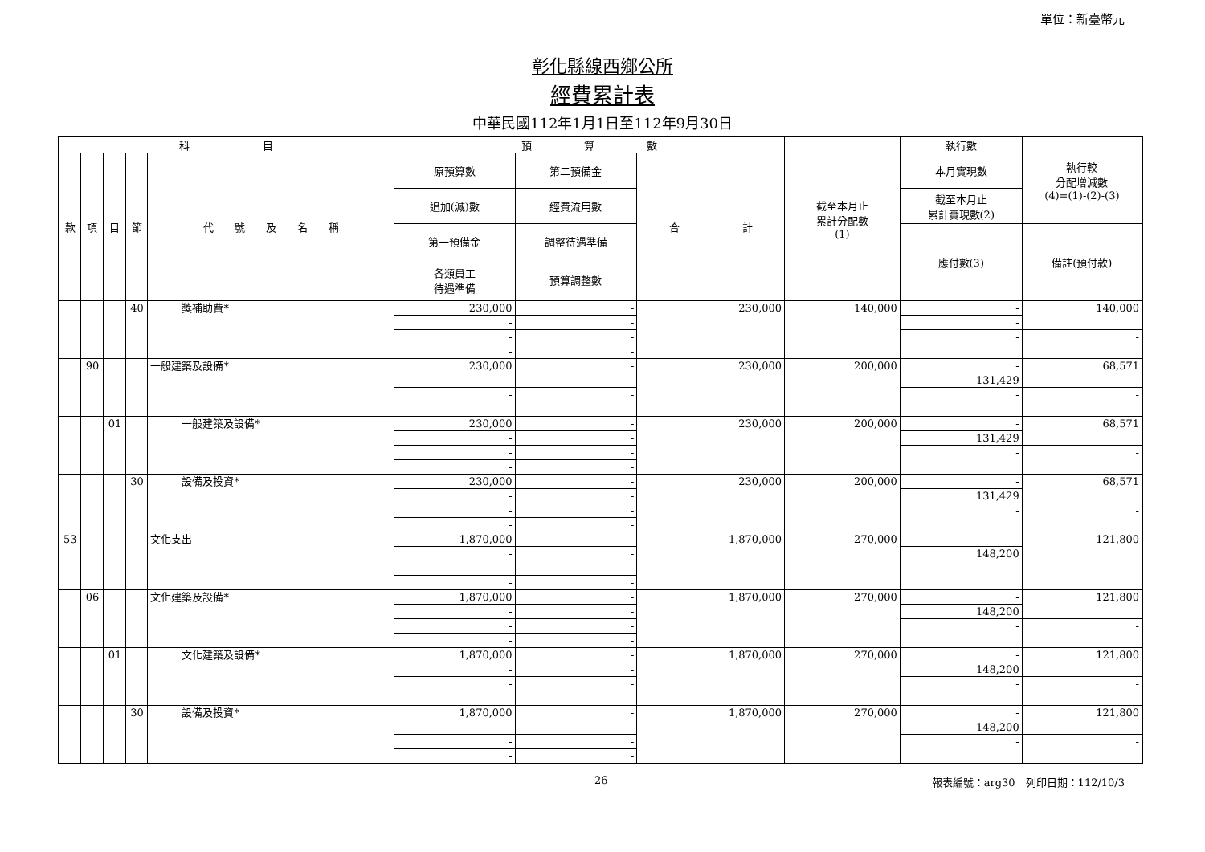彰化縣線西鄉公所
經費累計表
單位：新臺幣元
中華民國112年1月1日至112年9月30日
| 科 目 | | | | | 預 算 數 | | | 截至本月止 累計分配數 (1) | 執行數 | 執行較 分配增減數 (4)=(1)-(2)-(3) |
| --- | --- | --- | --- | --- | --- | --- | --- | --- | --- | --- |
| 款 | 項 | 目 | 節 | 代 號 及 名 稱 | 原預算數 | 第二預備金 | 合 計 | | 本月實現數 | |
| | | | | | 追加(減)數 | 經費流用數 | | | 截至本月止 累計實現數(2) | |
| | | | | | 第一預備金 | 調整待遇準備 | | | 應付數(3) | 備註(預付款) |
| | | | | | 各類員工 待遇準備 | 預算調整數 | | | | |
| | | | 40 | 獎補助費* | 230,000 | - | 230,000 | 140,000 | - | 140,000 |
| | | | | | - | - | | | - | |
| | | | | | - | - | | | - | - |
| | | | | | - | - | | | | |
| | 90 | | | 一般建築及設備* | 230,000 | - | 230,000 | 200,000 | - | 68,571 |
| | | | | | - | - | | | 131,429 | |
| | | | | | - | - | | | - | - |
| | | | | | - | - | | | | |
| | | 01 | | 一般建築及設備* | 230,000 | - | 230,000 | 200,000 | - | 68,571 |
| | | | | | - | - | | | 131,429 | |
| | | | | | - | - | | | - | - |
| | | | | | - | - | | | | |
| | | | 30 | 設備及投資* | 230,000 | - | 230,000 | 200,000 | - | 68,571 |
| | | | | | - | - | | | 131,429 | |
| | | | | | - | - | | | - | - |
| | | | | | - | - | | | | |
| 53 | | | | 文化支出 | 1,870,000 | - | 1,870,000 | 270,000 | - | 121,800 |
| | | | | | - | - | | | 148,200 | |
| | | | | | - | - | | | - | - |
| | | | | | - | - | | | | |
| | 06 | | | 文化建築及設備* | 1,870,000 | - | 1,870,000 | 270,000 | - | 121,800 |
| | | | | | - | - | | | 148,200 | |
| | | | | | - | - | | | - | - |
| | | | | | - | - | | | | |
| | | 01 | | 文化建築及設備* | 1,870,000 | - | 1,870,000 | 270,000 | - | 121,800 |
| | | | | | - | - | | | 148,200 | |
| | | | | | - | - | | | - | - |
| | | | | | - | - | | | | |
| | | | 30 | 設備及投資* | 1,870,000 | - | 1,870,000 | 270,000 | - | 121,800 |
| | | | | | - | - | | | 148,200 | |
| | | | | | - | - | | | - | - |
| | | | | | - | - | | | | |
26 報表編號：arg30　列印日期：112/10/3